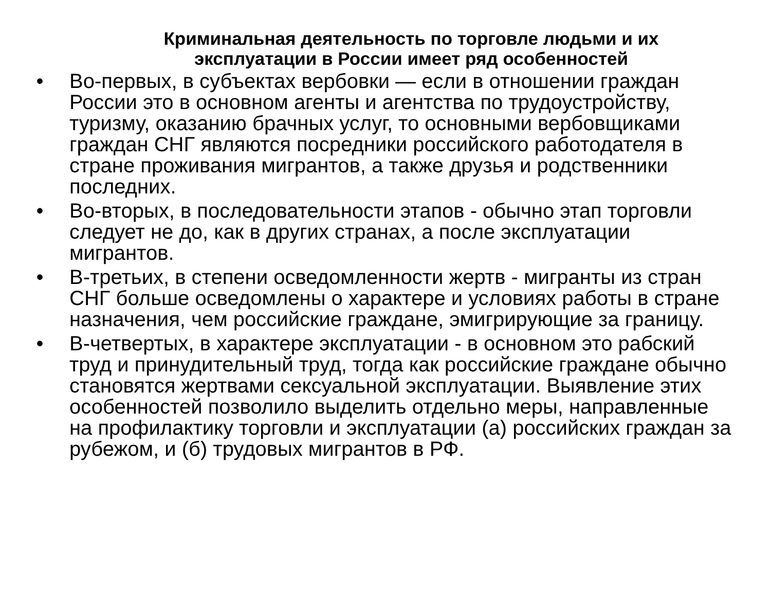Криминальная деятельность по торговле людьми и их эксплуатации в России имеет ряд особенностей
• Во-первых, в субъектах вербовки — если в отношении граждан России это в основном агенты и агентства по трудоустройству, туризму, оказанию брачных услуг, то основными вербовщиками граждан СНГ являются посредники российского работодателя в стране проживания мигрантов, а также друзья и родственники последних.
• Во-вторых, в последовательности этапов - обычно этап торговли следует не до, как в других странах, а после эксплуатации мигрантов.
• В-третьих, в степени осведомленности жертв - мигранты из стран СНГ больше осведомлены о характере и условиях работы в стране назначения, чем российские граждане, эмигрирующие за границу.
• В-четвертых, в характере эксплуатации - в основном это рабский труд и принудительный труд, тогда как российские граждане обычно становятся жертвами сексуальной эксплуатации. Выявление этих особенностей позволило выделить отдельно меры, направленные на профилактику торговли и эксплуатации (а) российских граждан за рубежом, и (б) трудовых мигрантов в РФ.